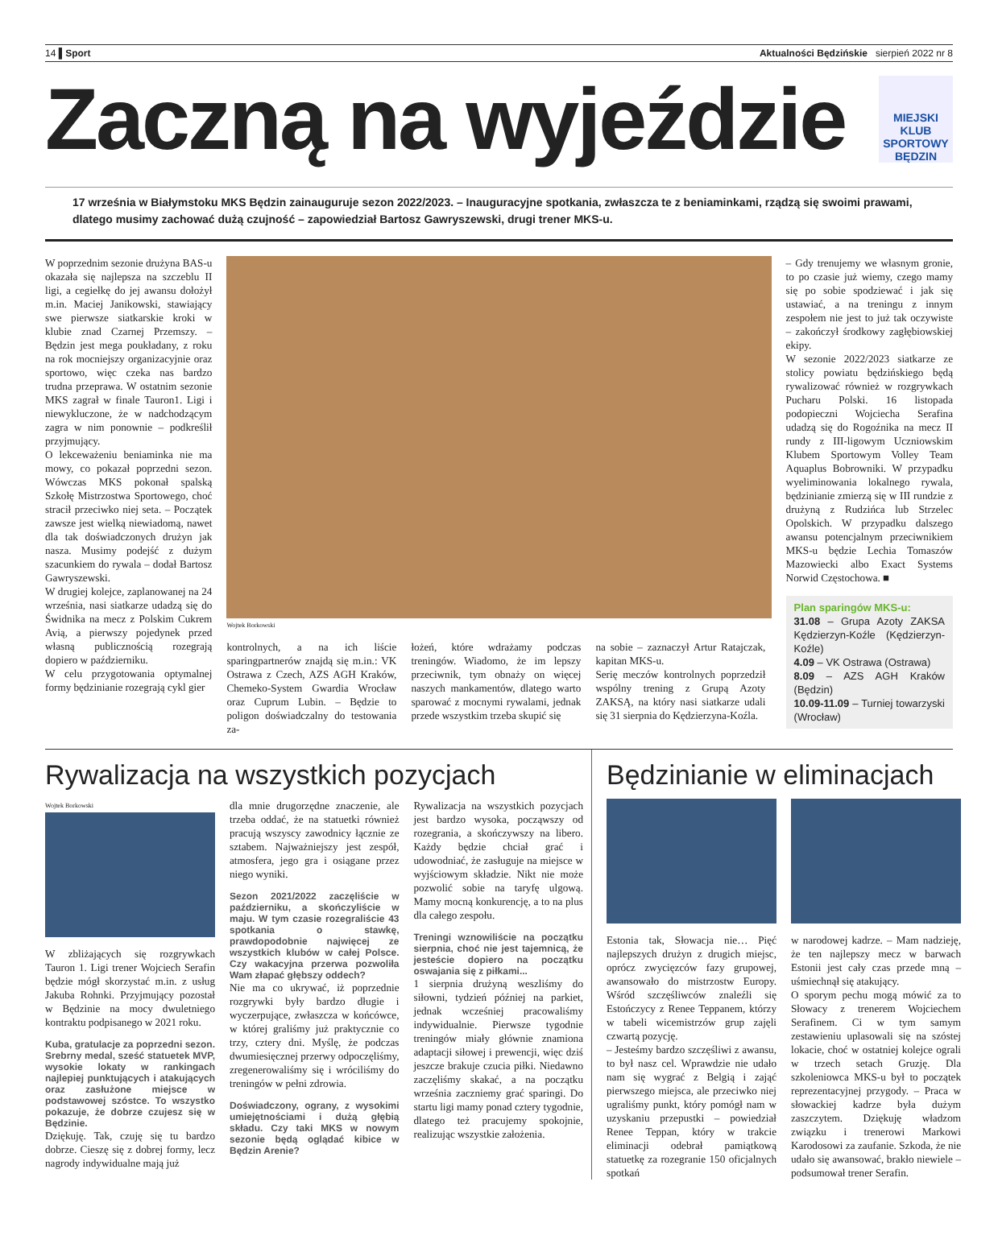14 ▌Sport Aktualności Będzińskie sierpień 2022 nr 8
Zaczną na wyjeździe MIEJSKI KLUB SPORTOWY
BĘDZIN
17 września w Białymstoku MKS Będzin zainauguruje sezon 2022/2023. – Inauguracyjne spotkania, zwłaszcza te z beniaminkami, rządzą się swoimi prawami, dlatego musimy zachować dużą czujność – zapowiedział Bartosz Gawryszewski, drugi trener MKS-u.
W poprzednim sezonie drużyna BAS-u okazała się najlepsza na szczeblu II ligi, a cegiełkę do jej awansu dołożył m.in. Maciej Janikowski, stawiający swe pierwsze siatkarskie kroki w klubie znad Czarnej Przemszy. – Będzin jest mega poukładany, z roku na rok mocniejszy organizacyjnie oraz sportowo, więc czeka nas bardzo trudna przeprawa. W ostatnim sezonie MKS zagrał w finale Tauron1. Ligi i niewykluczone, że w nadchodzącym zagra w nim ponownie – podkreślił przyjmujący.
O lekceważeniu beniaminka nie ma mowy, co pokazał poprzedni sezon. Wówczas MKS pokonał spalską Szkołę Mistrzostwa Sportowego, choć stracił przeciwko niej seta. – Początek zawsze jest wielką niewiadomą, nawet dla tak doświadczonych drużyn jak nasza. Musimy podejść z dużym szacunkiem do rywala – dodał Bartosz Gawryszewski.
W drugiej kolejce, zaplanowanej na 24 września, nasi siatkarze udadzą się do Świdnika na mecz z Polskim Cukrem Avią, a pierwszy pojedynek przed własną publicznością rozegrają dopiero w październiku.
W celu przygotowania optymalnej formy będzinianie rozegrają cykl gier
Wojtek Borkowski
kontrolnych, a na ich liście sparingpartnerów znajdą się m.in.: VK Ostrawa z Czech, AZS AGH Kraków, Chemeko-System Gwardia Wrocław oraz Cuprum Lubin. – Będzie to poligon doświadczalny do testowania za-
łożeń, które wdrażamy podczas treningów. Wiadomo, że im lepszy przeciwnik, tym obnaży on więcej naszych mankamentów, dlatego warto sparować z mocnymi rywalami, jednak przede wszystkim trzeba skupić się
na sobie – zaznaczył Artur Ratajczak, kapitan MKS-u.
Serię meczów kontrolnych poprzedził wspólny trening z Grupą Azoty ZAKSĄ, na który nasi siatkarze udali się 31 sierpnia do Kędzierzyna-Koźla.
– Gdy trenujemy we własnym gronie, to po czasie już wiemy, czego mamy się po sobie spodziewać i jak się ustawiać, a na treningu z innym zespołem nie jest to już tak oczywiste – zakończył środkowy zagłębiowskiej ekipy.
W sezonie 2022/2023 siatkarze ze stolicy powiatu będzińskiego będą rywalizować również w rozgrywkach Pucharu Polski. 16 listopada podopieczni Wojciecha Serafina udadzą się do Rogoźnika na mecz II rundy z III-ligowym Uczniowskim Klubem Sportowym Volley Team Aquaplus Bobrowniki. W przypadku wyeliminowania lokalnego rywala, będzinianie zmierzą się w III rundzie z drużyną z Rudzińca lub Strzelec Opolskich. W przypadku dalszego awansu potencjalnym przeciwnikiem MKS-u będzie Lechia Tomaszów Mazowiecki albo Exact Systems Norwid Częstochowa. ■
Plan sparingów MKS-u:
31.08 – Grupa Azoty ZAKSA Kędzierzyn-Koźle (Kędzierzyn-Koźle)
4.09 – VK Ostrawa (Ostrawa)
8.09 – AZS AGH Kraków (Będzin)
10.09-11.09 – Turniej towarzyski (Wrocław)
Rywalizacja na wszystkich pozycjach
Wojtek Borkowski
W zbliżających się rozgrywkach Tauron 1. Ligi trener Wojciech Serafin będzie mógł skorzystać m.in. z usług Jakuba Rohnki. Przyjmujący pozostał w Będzinie na mocy dwuletniego kontraktu podpisanego w 2021 roku.
Kuba, gratulacje za poprzedni sezon. Srebrny medal, sześć statuetek MVP, wysokie lokaty w rankingach najlepiej punktujących i atakujących oraz zasłużone miejsce w podstawowej szóstce. To wszystko pokazuje, że dobrze czujesz się w Będzinie.
Dziękuję. Tak, czuję się tu bardzo dobrze. Cieszę się z dobrej formy, lecz nagrody indywidualne mają już
dla mnie drugorzędne znaczenie, ale trzeba oddać, że na statuetki również pracują wszyscy zawodnicy łącznie ze sztabem. Najważniejszy jest zespół, atmosfera, jego gra i osiągane przez niego wyniki.
Sezon 2021/2022 zaczęliście w październiku, a skończyliście w maju. W tym czasie rozegraliście 43 spotkania o stawkę, prawdopodobnie najwięcej ze wszystkich klubów w całej Polsce. Czy wakacyjna przerwa pozwoliła Wam złapać głębszy oddech?
Nie ma co ukrywać, iż poprzednie rozgrywki były bardzo długie i wyczerpujące, zwłaszcza w końcówce, w której graliśmy już praktycznie co trzy, cztery dni. Myślę, że podczas dwumiesięcznej przerwy odpoczęliśmy, zregenerowaliśmy się i wróciliśmy do treningów w pełni zdrowia.
Doświadczony, ograny, z wysokimi umiejętnościami i dużą głębią składu. Czy taki MKS w nowym sezonie będą oglądać kibice w Będzin Arenie?
Rywalizacja na wszystkich pozycjach jest bardzo wysoka, począwszy od rozegrania, a skończywszy na libero. Każdy będzie chciał grać i udowodniać, że zasługuje na miejsce w wyjściowym składzie. Nikt nie może pozwolić sobie na taryfę ulgową. Mamy mocną konkurencję, a to na plus dla całego zespołu.
Treningi wznowiliście na początku sierpnia, choć nie jest tajemnicą, że jesteście dopiero na początku oswajania się z piłkami...
1 sierpnia drużyną weszliśmy do siłowni, tydzień później na parkiet, jednak wcześniej pracowaliśmy indywidualnie. Pierwsze tygodnie treningów miały głównie znamiona adaptacji siłowej i prewencji, więc dziś jeszcze brakuje czucia piłki. Niedawno zaczęliśmy skakać, a na początku września zaczniemy grać sparingi. Do startu ligi mamy ponad cztery tygodnie, dlatego też pracujemy spokojnie, realizując wszystkie założenia.
Będzinianie w eliminacjach
Estonia tak, Słowacja nie… Pięć najlepszych drużyn z drugich miejsc, oprócz zwycięzców fazy grupowej, awansowało do mistrzostw Europy. Wśród szczęśliwców znaleźli się Estończycy z Renee Teppanem, którzy w tabeli wicemistrzów grup zajęli czwartą pozycję.
– Jesteśmy bardzo szczęśliwi z awansu, to był nasz cel. Wprawdzie nie udało nam się wygrać z Belgią i zająć pierwszego miejsca, ale przeciwko niej ugraliśmy punkt, który pomógł nam w uzyskaniu przepustki – powiedział Renee Teppan, który w trakcie eliminacji odebrał pamiątkową statuetkę za rozegranie 150 oficjalnych spotkań
w narodowej kadrze. – Mam nadzieję, że ten najlepszy mecz w barwach Estonii jest cały czas przede mną – uśmiechnął się atakujący.
O sporym pechu mogą mówić za to Słowacy z trenerem Wojciechem Serafinem. Ci w tym samym zestawieniu uplasowali się na szóstej lokacie, choć w ostatniej kolejce ograli w trzech setach Gruzję. Dla szkoleniowca MKS-u był to początek reprezentacyjnej przygody. – Praca w słowackiej kadrze była dużym zaszczytem. Dziękuję władzom związku i trenerowi Markowi Karodosowi za zaufanie. Szkoda, że nie udało się awansować, brakło niewiele – podsumował trener Serafin.